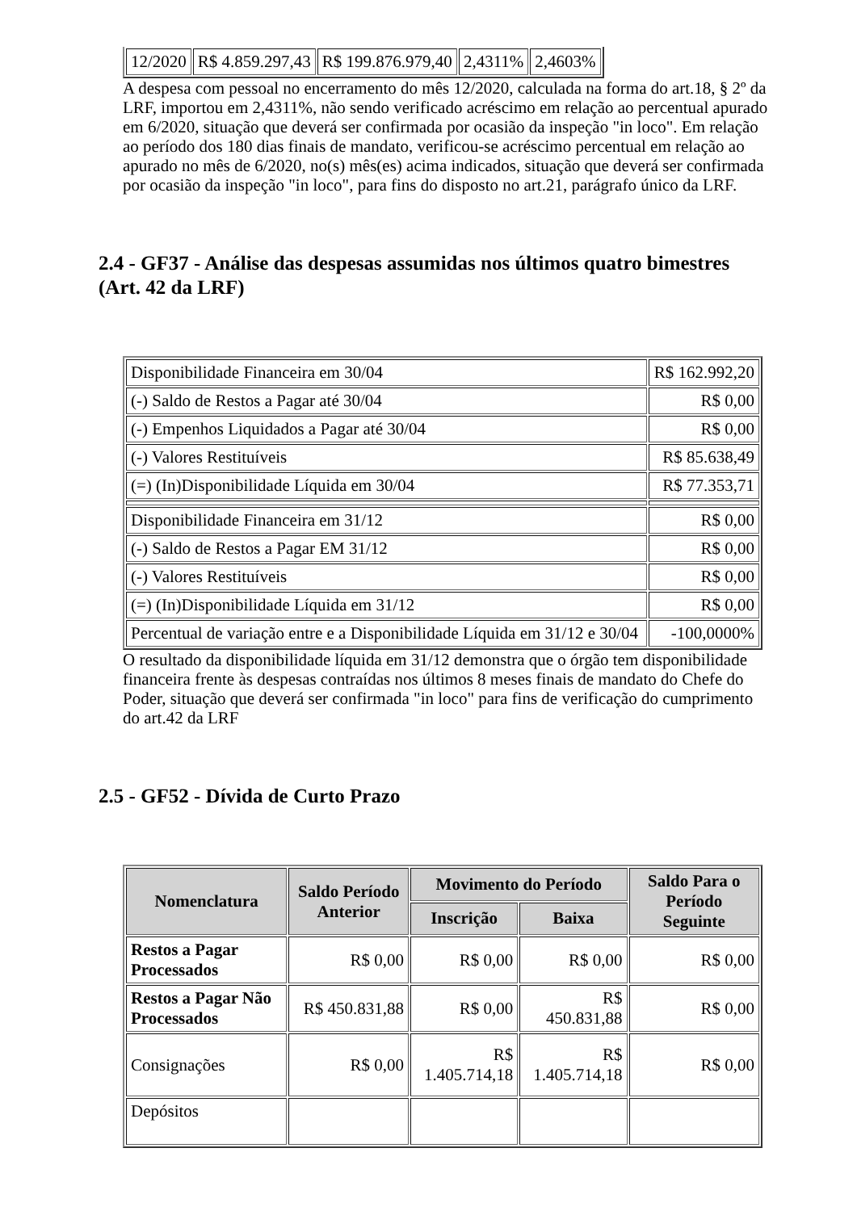| 12/2020 | R$ 4.859.297,43 | R$ 199.876.979,40 | 2,4311% | 2,4603% |
A despesa com pessoal no encerramento do mês 12/2020, calculada na forma do art.18, § 2º da LRF, importou em 2,4311%, não sendo verificado acréscimo em relação ao percentual apurado em 6/2020, situação que deverá ser confirmada por ocasião da inspeção "in loco". Em relação ao período dos 180 dias finais de mandato, verificou-se acréscimo percentual em relação ao apurado no mês de 6/2020, no(s) mês(es) acima indicados, situação que deverá ser confirmada por ocasião da inspeção "in loco", para fins do disposto no art.21, parágrafo único da LRF.
2.4 - GF37 - Análise das despesas assumidas nos últimos quatro bimestres (Art. 42 da LRF)
| Disponibilidade Financeira em 30/04 | R$ 162.992,20 |
| (-) Saldo de Restos a Pagar até 30/04 | R$ 0,00 |
| (-) Empenhos Liquidados a Pagar até 30/04 | R$ 0,00 |
| (-) Valores Restituíveis | R$ 85.638,49 |
| (=) (In)Disponibilidade Líquida em 30/04 | R$ 77.353,71 |
| Disponibilidade Financeira em 31/12 | R$ 0,00 |
| (-) Saldo de Restos a Pagar EM 31/12 | R$ 0,00 |
| (-) Valores Restituíveis | R$ 0,00 |
| (=) (In)Disponibilidade Líquida em 31/12 | R$ 0,00 |
| Percentual de variação entre e a Disponibilidade Líquida em 31/12 e 30/04 | -100,0000% |
O resultado da disponibilidade líquida em 31/12 demonstra que o órgão tem disponibilidade financeira frente às despesas contraídas nos últimos 8 meses finais de mandato do Chefe do Poder, situação que deverá ser confirmada "in loco" para fins de verificação do cumprimento do art.42 da LRF
2.5 - GF52 - Dívida de Curto Prazo
| Nomenclatura | Saldo Período Anterior | Movimento do Período | | Saldo Para o Período Seguinte |
| --- | --- | --- | --- | --- |
| | | Inscrição | Baixa | |
| Restos a Pagar Processados | R$ 0,00 | R$ 0,00 | R$ 0,00 | R$ 0,00 |
| Restos a Pagar Não Processados | R$ 450.831,88 | R$ 0,00 | R$ 450.831,88 | R$ 0,00 |
| Consignações | R$ 0,00 | R$ 1.405.714,18 | R$ 1.405.714,18 | R$ 0,00 |
| Depósitos | | | | |